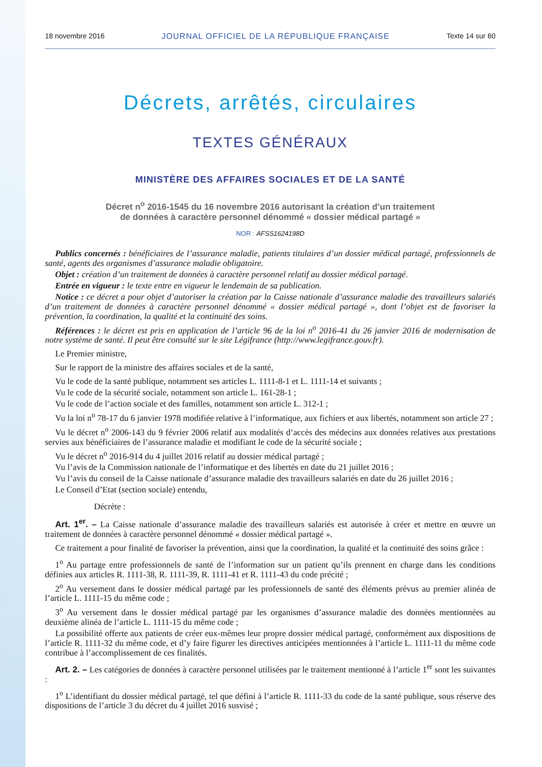18 novembre 2016 JOURNAL OFFICIEL DE LA RÉPUBLIQUE FRANÇAISE Texte 14 sur 60
Décrets, arrêtés, circulaires
TEXTES GÉNÉRAUX
MINISTÈRE DES AFFAIRES SOCIALES ET DE LA SANTÉ
Décret n<sup>o</sup> 2016-1545 du 16 novembre 2016 autorisant la création d’un traitement
de données à caractère personnel dénommé « dossier médical partagé »
NOR : AFSS1624198D
Publics concernés : bénéficiaires de l’assurance maladie, patients titulaires d’un dossier médical partagé, professionnels de santé, agents des organismes d’assurance maladie obligatoire.
Objet : création d’un traitement de données à caractère personnel relatif au dossier médical partagé.
Entrée en vigueur : le texte entre en vigueur le lendemain de sa publication.
Notice : ce décret a pour objet d’autoriser la création par la Caisse nationale d’assurance maladie des travailleurs salariés d’un traitement de données à caractère personnel dénommé « dossier médical partagé », dont l’objet est de favoriser la prévention, la coordination, la qualité et la continuité des soins.
Références : le décret est pris en application de l’article 96 de la loi n<sup>o</sup> 2016-41 du 26 janvier 2016 de modernisation de notre système de santé. Il peut être consulté sur le site Légifrance (http://www.legifrance.gouv.fr).
Le Premier ministre,
Sur le rapport de la ministre des affaires sociales et de la santé,
Vu le code de la santé publique, notamment ses articles L. 1111-8-1 et L. 1111-14 et suivants ;
Vu le code de la sécurité sociale, notamment son article L. 161-28-1 ;
Vu le code de l’action sociale et des familles, notamment son article L. 312-1 ;
Vu la loi n<sup>o</sup> 78-17 du 6 janvier 1978 modifiée relative à l’informatique, aux fichiers et aux libertés, notamment son article 27 ;
Vu le décret n<sup>o</sup> 2006-143 du 9 février 2006 relatif aux modalités d’accès des médecins aux données relatives aux prestations servies aux bénéficiaires de l’assurance maladie et modifiant le code de la sécurité sociale ;
Vu le décret n<sup>o</sup> 2016-914 du 4 juillet 2016 relatif au dossier médical partagé ;
Vu l’avis de la Commission nationale de l’informatique et des libertés en date du 21 juillet 2016 ;
Vu l’avis du conseil de la Caisse nationale d’assurance maladie des travailleurs salariés en date du 26 juillet 2016 ;
Le Conseil d’Etat (section sociale) entendu,
Décrète :
Art. 1<sup>er</sup>. – La Caisse nationale d’assurance maladie des travailleurs salariés est autorisée à créer et mettre en œuvre un traitement de données à caractère personnel dénommé « dossier médical partagé ».
Ce traitement a pour finalité de favoriser la prévention, ainsi que la coordination, la qualité et la continuité des soins grâce :
1<sup>o</sup> Au partage entre professionnels de santé de l’information sur un patient qu’ils prennent en charge dans les conditions définies aux articles R. 1111-38, R. 1111-39, R. 1111-41 et R. 1111-43 du code précité ;
2<sup>o</sup> Au versement dans le dossier médical partagé par les professionnels de santé des éléments prévus au premier alinéa de l’article L. 1111-15 du même code ;
3<sup>o</sup> Au versement dans le dossier médical partagé par les organismes d’assurance maladie des données mentionnées au deuxième alinéa de l’article L. 1111-15 du même code ;
La possibilité offerte aux patients de créer eux-mêmes leur propre dossier médical partagé, conformément aux dispositions de l’article R. 1111-32 du même code, et d’y faire figurer les directives anticipées mentionnées à l’article L. 1111-11 du même code contribue à l’accomplissement de ces finalités.
Art. 2. – Les catégories de données à caractère personnel utilisées par le traitement mentionné à l’article 1<sup>er</sup> sont les suivantes :
1<sup>o</sup> L’identifiant du dossier médical partagé, tel que défini à l’article R. 1111-33 du code de la santé publique, sous réserve des dispositions de l’article 3 du décret du 4 juillet 2016 susvisé ;